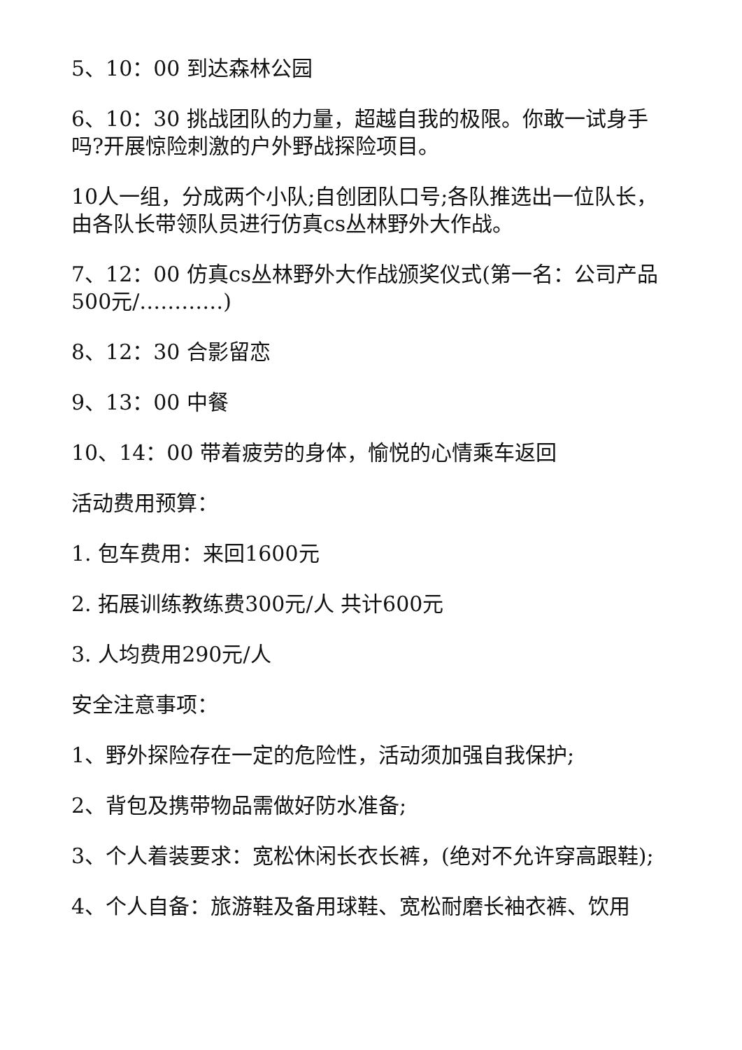5、10：00 到达森林公园
6、10：30 挑战团队的力量，超越自我的极限。你敢一试身手吗?开展惊险刺激的户外野战探险项目。
10人一组，分成两个小队;自创团队口号;各队推选出一位队长，由各队长带领队员进行仿真cs丛林野外大作战。
7、12：00 仿真cs丛林野外大作战颁奖仪式(第一名：公司产品500元/…………)
8、12：30 合影留恋
9、13：00 中餐
10、14：00 带着疲劳的身体，愉悦的心情乘车返回
活动费用预算：
1. 包车费用：来回1600元
2. 拓展训练教练费300元/人 共计600元
3. 人均费用290元/人
安全注意事项：
1、野外探险存在一定的危险性，活动须加强自我保护;
2、背包及携带物品需做好防水准备;
3、个人着装要求：宽松休闲长衣长裤，(绝对不允许穿高跟鞋);
4、个人自备：旅游鞋及备用球鞋、宽松耐磨长袖衣裤、饮用